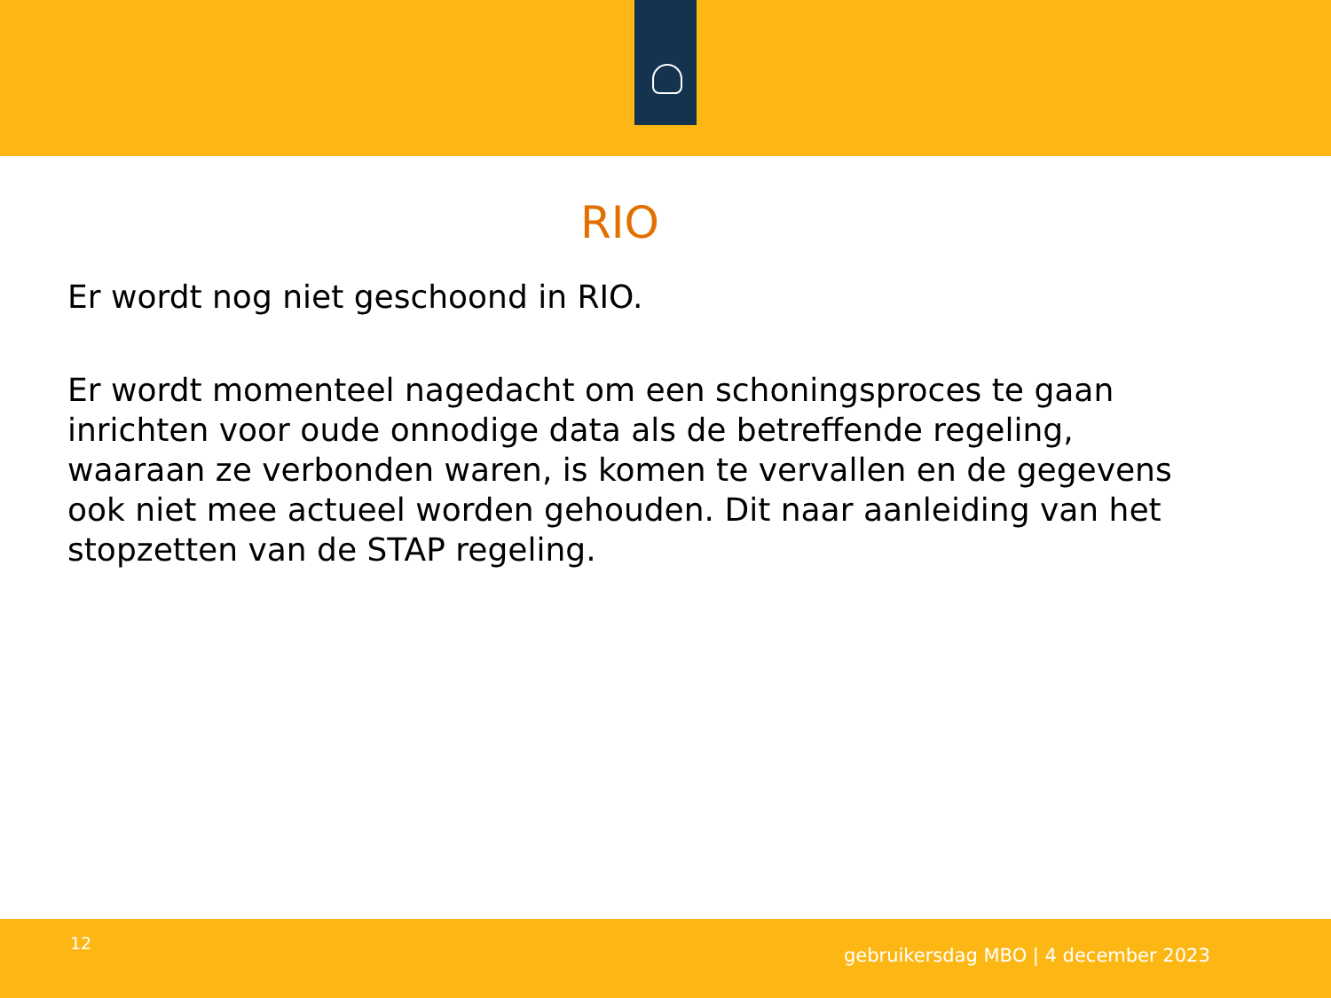RIO
Er wordt nog niet geschoond in RIO.
Er wordt momenteel nagedacht om een schoningsproces te gaan inrichten voor oude onnodige data als de betreffende regeling, waaraan ze verbonden waren, is komen te vervallen en de gegevens ook niet mee actueel worden gehouden. Dit naar aanleiding van het stopzetten van de STAP regeling.
12
gebruikersdag MBO | 4 december 2023